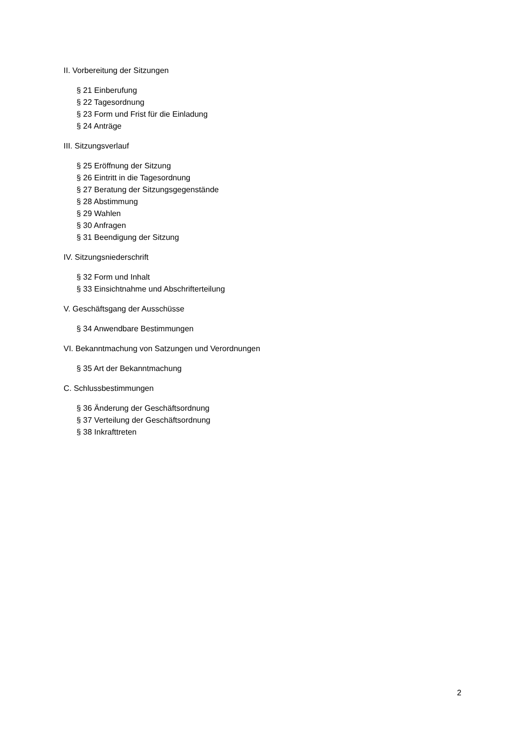II. Vorbereitung der Sitzungen
§ 21 Einberufung
§ 22 Tagesordnung
§ 23 Form und Frist für die Einladung
§ 24 Anträge
III. Sitzungsverlauf
§ 25 Eröffnung der Sitzung
§ 26 Eintritt in die Tagesordnung
§ 27 Beratung der Sitzungsgegenstände
§ 28 Abstimmung
§ 29 Wahlen
§ 30 Anfragen
§ 31 Beendigung der Sitzung
IV. Sitzungsniederschrift
§ 32 Form und Inhalt
§ 33 Einsichtnahme und Abschrifterteilung
V. Geschäftsgang der Ausschüsse
§ 34 Anwendbare Bestimmungen
VI. Bekanntmachung von Satzungen und Verordnungen
§ 35 Art der Bekanntmachung
C. Schlussbestimmungen
§ 36 Änderung der Geschäftsordnung
§ 37 Verteilung der Geschäftsordnung
§ 38 Inkrafttreten
2